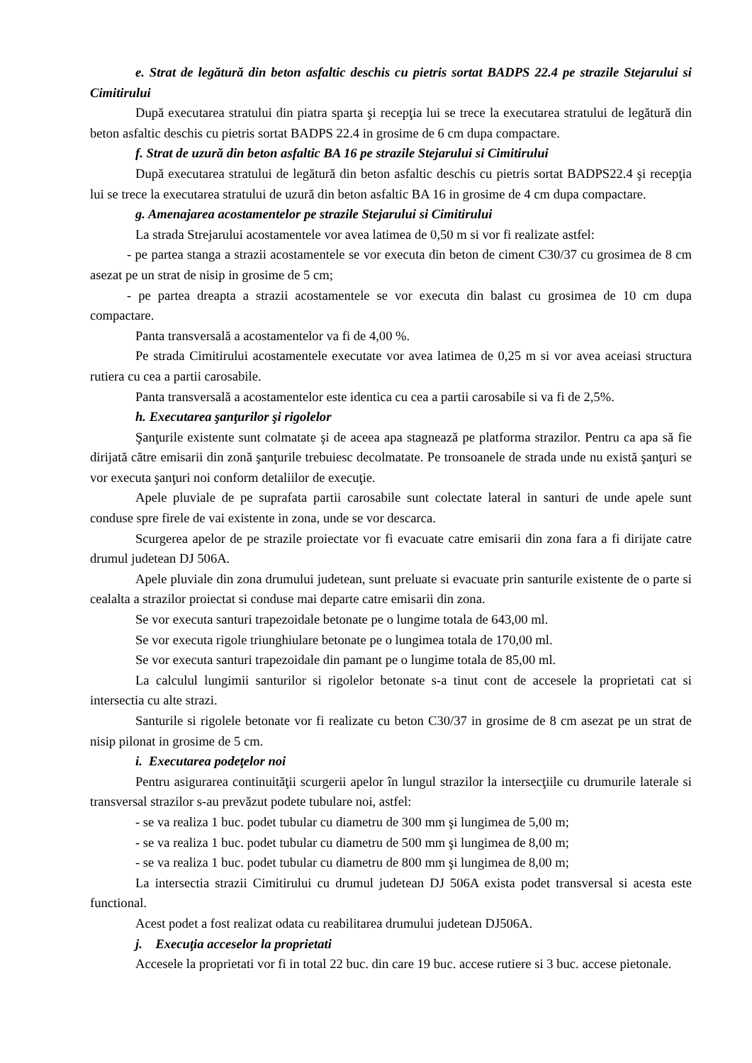e. Strat de legătură din beton asfaltic deschis cu pietris sortat BADPS 22.4 pe strazile Stejarului si Cimitirului
După executarea stratului din piatra sparta şi recepţia lui se trece la executarea stratului de legătură din beton asfaltic deschis cu pietris sortat BADPS 22.4 in grosime de 6 cm dupa compactare.
f. Strat de uzură din beton asfaltic BA 16 pe strazile Stejarului si Cimitirului
După executarea stratului de legătură din beton asfaltic deschis cu pietris sortat BADPS22.4 şi recepţia lui se trece la executarea stratului de uzură din beton asfaltic BA 16 in grosime de 4 cm dupa compactare.
g. Amenajarea acostamentelor pe strazile Stejarului si Cimitirului
La strada Strejarului acostamentele vor avea latimea de 0,50 m si vor fi realizate astfel:
- pe partea stanga a strazii acostamentele se vor executa din beton de ciment C30/37 cu grosimea de 8 cm asezat pe un strat de nisip in grosime de 5 cm;
- pe partea dreapta a strazii acostamentele se vor executa din balast cu grosimea de 10 cm dupa compactare.
Panta transversală a acostamentelor va fi de 4,00 %.
Pe strada Cimitirului acostamentele executate vor avea latimea de 0,25 m si vor avea aceiasi structura rutiera cu cea a partii carosabile.
Panta transversală a acostamentelor este identica cu cea a partii carosabile si va fi de 2,5%.
h. Executarea şanţurilor şi rigolelor
Şanţurile existente sunt colmatate şi de aceea apa stagnează pe platforma strazilor. Pentru ca apa să fie dirijată către emisarii din zonă şanţurile trebuiesc decolmatate. Pe tronsoanele de strada unde nu există şanţuri se vor executa şanţuri noi conform detaliilor de execuţie.
Apele pluviale de pe suprafata partii carosabile sunt colectate lateral in santuri de unde apele sunt conduse spre firele de vai existente in zona, unde se vor descarca.
Scurgerea apelor de pe strazile proiectate vor fi evacuate catre emisarii din zona fara a fi dirijate catre drumul judetean DJ 506A.
Apele pluviale din zona drumului judetean, sunt preluate si evacuate prin santurile existente de o parte si cealalta a strazilor proiectat si conduse mai departe catre emisarii din zona.
Se vor executa santuri trapezoidale betonate pe o lungime totala de 643,00 ml.
Se vor executa rigole triunghiulare betonate pe o lungimea totala de 170,00 ml.
Se vor executa santuri trapezoidale din pamant pe o lungime totala de 85,00 ml.
La calculul lungimii santurilor si rigolelor betonate s-a tinut cont de accesele la proprietati cat si intersectia cu alte strazi.
Santurile si rigolele betonate vor fi realizate cu beton C30/37 in grosime de 8 cm asezat pe un strat de nisip pilonat in grosime de 5 cm.
i. Executarea podeţelor noi
Pentru asigurarea continuităţii scurgerii apelor în lungul strazilor la intersecţiile cu drumurile laterale si transversal strazilor s-au prevăzut podete tubulare noi, astfel:
- se va realiza 1 buc. podet tubular cu diametru de 300 mm şi lungimea de 5,00 m;
- se va realiza 1 buc. podet tubular cu diametru de 500 mm şi lungimea de 8,00 m;
- se va realiza 1 buc. podet tubular cu diametru de 800 mm şi lungimea de 8,00 m;
La intersectia strazii Cimitirului cu drumul judetean DJ 506A exista podet transversal si acesta este functional.
Acest podet a fost realizat odata cu reabilitarea drumului judetean DJ506A.
j. Execuţia acceselor la proprietati
Accesele la proprietati vor fi in total 22 buc. din care 19 buc. accese rutiere si 3 buc. accese pietonale.